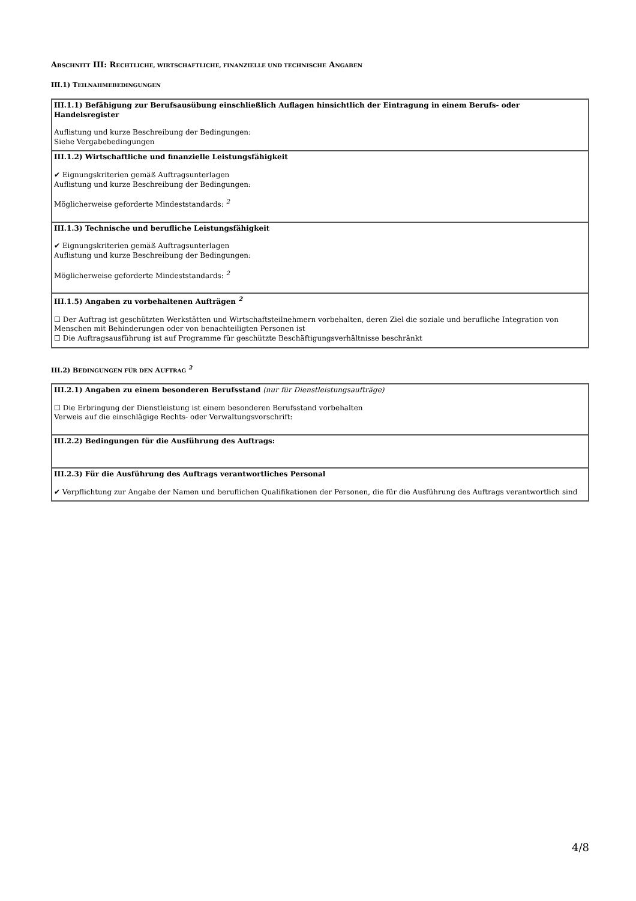ABSCHNITT III: RECHTLICHE, WIRTSCHAFTLICHE, FINANZIELLE UND TECHNISCHE ANGABEN
III.1) TEILNAHMEBEDINGUNGEN
| III.1.1) Befähigung zur Berufsausübung einschließlich Auflagen hinsichtlich der Eintragung in einem Berufs- oder Handelsregister Auflistung und kurze Beschreibung der Bedingungen: Siehe Vergabebedingungen |
| III.1.2) Wirtschaftliche und finanzielle Leistungsfähigkeit ✔ Eignungskriterien gemäß Auftragsunterlagen Auflistung und kurze Beschreibung der Bedingungen: Möglicherweise geforderte Mindeststandards: <sup>2</sup> |
| III.1.3) Technische und berufliche Leistungsfähigkeit ✔ Eignungskriterien gemäß Auftragsunterlagen Auflistung und kurze Beschreibung der Bedingungen: Möglicherweise geforderte Mindeststandards: <sup>2</sup> |
| III.1.5) Angaben zu vorbehaltenen Aufträgen <sup>2</sup> ☐ Der Auftrag ist geschützten Werkstätten und Wirtschaftsteilnehmern vorbehalten, deren Ziel die soziale und berufliche Integration von Menschen mit Behinderungen oder von benachteiligten Personen ist ☐ Die Auftragsausführung ist auf Programme für geschützte Beschäftigungsverhältnisse beschränkt |
III.2) BEDINGUNGEN FÜR DEN AUFTRAG <sup>2</sup>
| III.2.1) Angaben zu einem besonderen Berufsstand (nur für Dienstleistungsaufträge) ☐ Die Erbringung der Dienstleistung ist einem besonderen Berufsstand vorbehalten Verweis auf die einschlägige Rechts- oder Verwaltungsvorschrift: |
| III.2.2) Bedingungen für die Ausführung des Auftrags: |
| III.2.3) Für die Ausführung des Auftrags verantwortliches Personal ✔ Verpflichtung zur Angabe der Namen und beruflichen Qualifikationen der Personen, die für die Ausführung des Auftrags verantwortlich sind |
4/8